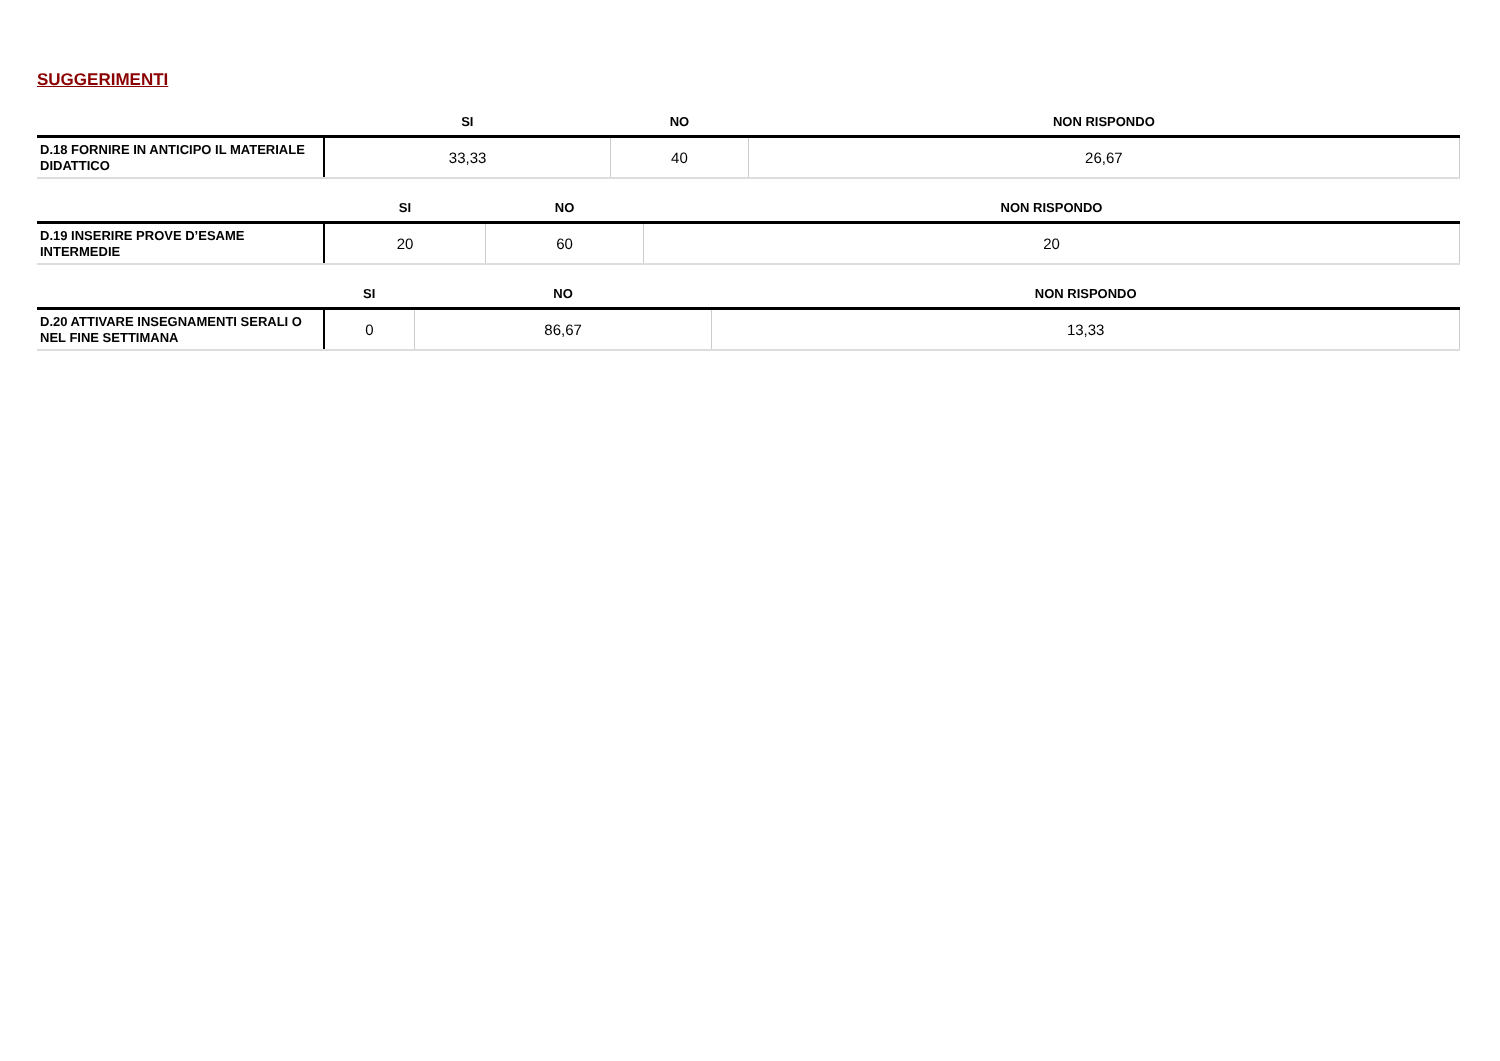SUGGERIMENTI
| | SI | NO | NON RISPONDO |
| --- | --- | --- | --- |
| D.18 FORNIRE IN ANTICIPO IL MATERIALE DIDATTICO | 33,33 | 40 | 26,67 |
| | SI | NO | NON RISPONDO |
| --- | --- | --- | --- |
| D.19 INSERIRE PROVE D’ESAME INTERMEDIE | 20 | 60 | 20 |
| | SI | NO | NON RISPONDO |
| --- | --- | --- | --- |
| D.20 ATTIVARE INSEGNAMENTI SERALI O NEL FINE SETTIMANA | 0 | 86,67 | 13,33 |